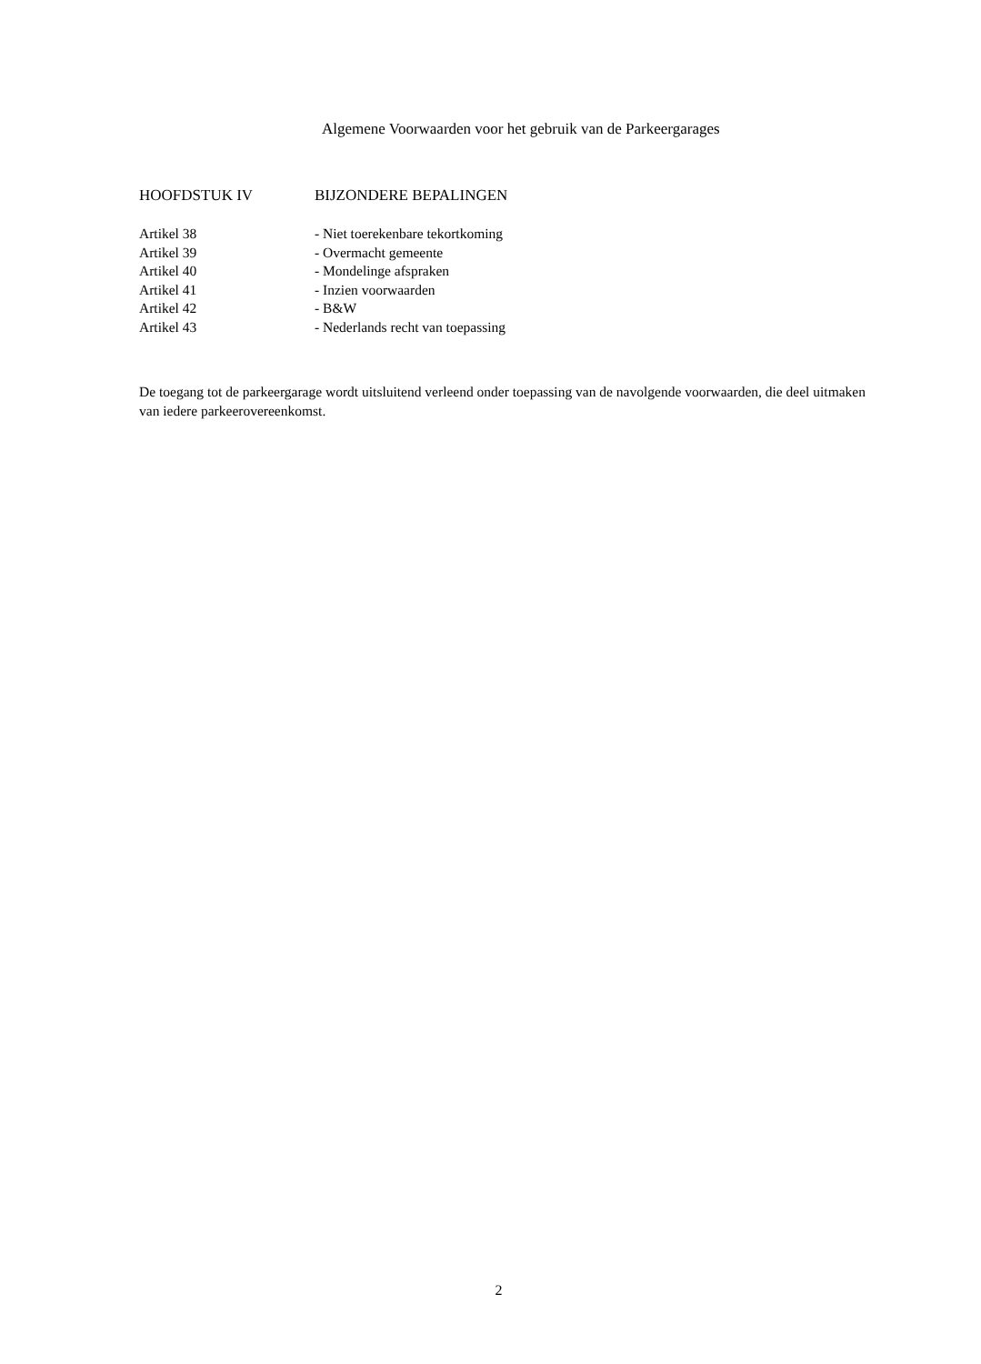Algemene Voorwaarden voor het gebruik van de Parkeergarages
HOOFDSTUK IV BIJZONDERE BEPALINGEN
Artikel 38 - Niet toerekenbare tekortkoming
Artikel 39 - Overmacht gemeente
Artikel 40 - Mondelinge afspraken
Artikel 41 - Inzien voorwaarden
Artikel 42 - B&W
Artikel 43 - Nederlands recht van toepassing
De toegang tot de parkeergarage wordt uitsluitend verleend onder toepassing van de navolgende voorwaarden, die deel uitmaken van iedere parkeerovereenkomst.
2